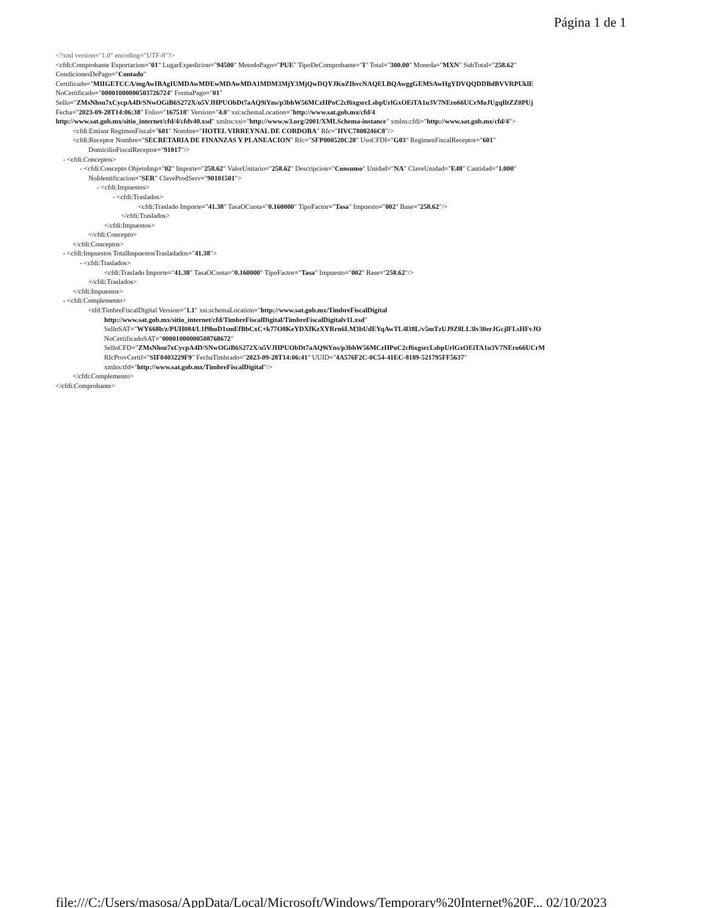Página 1 de 1
<?xml version="1.0" encoding="UTF-8"?>
<cfdi:Comprobante Exportacion="01" LugarExpedicion="94500" MetodoPago="PUE" TipoDeComprobante="I" Total="300.00" Moneda="MXN" SubTotal="258.62"
CondicionesDePago="Contado"
Certificado="MIIGETCCA/mgAwIBAgIUMDAwMDEwMDAwMDA1MDM3MjY3MjQwDQYJKoZIhvcNAQELBQAwggGEMSAwHgYDVQQDDBdBVVRPUklE
NoCertificado="00001000000503726724" FormaPago="01"
Sello="ZMsNhsu7xCycpA4D/SNwOGiB6S272X/o5VJHPUObDt7aAQ9iYns/p3bhW56MCzHPoC2cf6xgsrcLsbpUrlGxOEiTA1u3V7NEro66UCrMoJUgqIltZZ0PUj
Fecha="2023-09-28T14:06:38" Folio="167518" Version="4.0" xsi:schemaLocation="http://www.sat.gob.mx/cfd/4
http://www.sat.gob.mx/sitio_internet/cfd/4/cfdv40.xsd" xmlns:xsi="http://www.w3.org/2001/XMLSchema-instance" xmlns:cfdi="http://www.sat.gob.mx/cfd/4">
<cfdi:Emisor RegimenFiscal="601" Nombre="HOTEL VIRREYNAL DE CORDOBA" Rfc="HVC7808246C8"/>
<cfdi:Receptor Nombre="SECRETARIA DE FINANZAS Y PLANEACION" Rfc="SFP000520C28" UsoCFDI="G03" RegimenFiscalReceptor="601"
DomicilioFiscalReceptor="91017"/>
- <cfdi:Conceptos>
- <cfdi:Concepto ObjetoImp="02" Importe="258.62" ValorUnitario="258.62" Descripcion="Consumo" Unidad="NA" ClaveUnidad="E48" Cantidad="1.000"
NoIdentificacion="SER" ClaveProdServ="90101501">
- <cfdi:Impuestos>
- <cfdi:Traslados>
<cfdi:Traslado Importe="41.38" TasaOCuota="0.160000" TipoFactor="Tasa" Impuesto="002" Base="258.62"/>
</cfdi:Traslados>
</cfdi:Impuestos>
</cfdi:Concepto>
</cfdi:Conceptos>
- <cfdi:Impuestos TotalImpuestosTrasladados="41.38">
- <cfdi:Traslados>
<cfdi:Traslado Importe="41.38" TasaOCuota="0.160000" TipoFactor="Tasa" Impuesto="002" Base="258.62"/>
</cfdi:Traslados>
</cfdi:Impuestos>
- <cfdi:Complemento>
<tfd:TimbreFiscalDigital Version="1.1" xsi:schemaLocation="http://www.sat.gob.mx/TimbreFiscalDigital
http://www.sat.gob.mx/sitio_internet/cfd/TimbreFiscalDigital/TimbreFiscalDigitalv11.xsd"
SelloSAT="WY668b/z/PUH084/L1f9hoD1smEfBbCxC+k77O8KeYDXfKzXYRrn6LM3bUdEYqAwTL4l38L/v5mTzUJ9Z8LL3lv30erJGcjlFLsHFvJO
NoCertificadoSAT="00001000000508768672"
SelloCFD="ZMsNhsu7xCycpA4D/SNwOGiB6S272X/o5VJHPUObDt7aAQ9iYns/p3bhW56MCzHPoC2cf6xgsrcLsbpUrlGxOEiTA1u3V7NEro66UCrM
RfcProvCertif="SIF0403229F9" FechaTimbrado="2023-09-28T14:06:41" UUID="4A576F2C-0C54-41EC-8189-521795FF5637"
xmlns:tfd="http://www.sat.gob.mx/TimbreFiscalDigital"/>
</cfdi:Complemento>
</cfdi:Comprobante>
file:///C:/Users/masosa/AppData/Local/Microsoft/Windows/Temporary%20Internet%20F... 02/10/2023